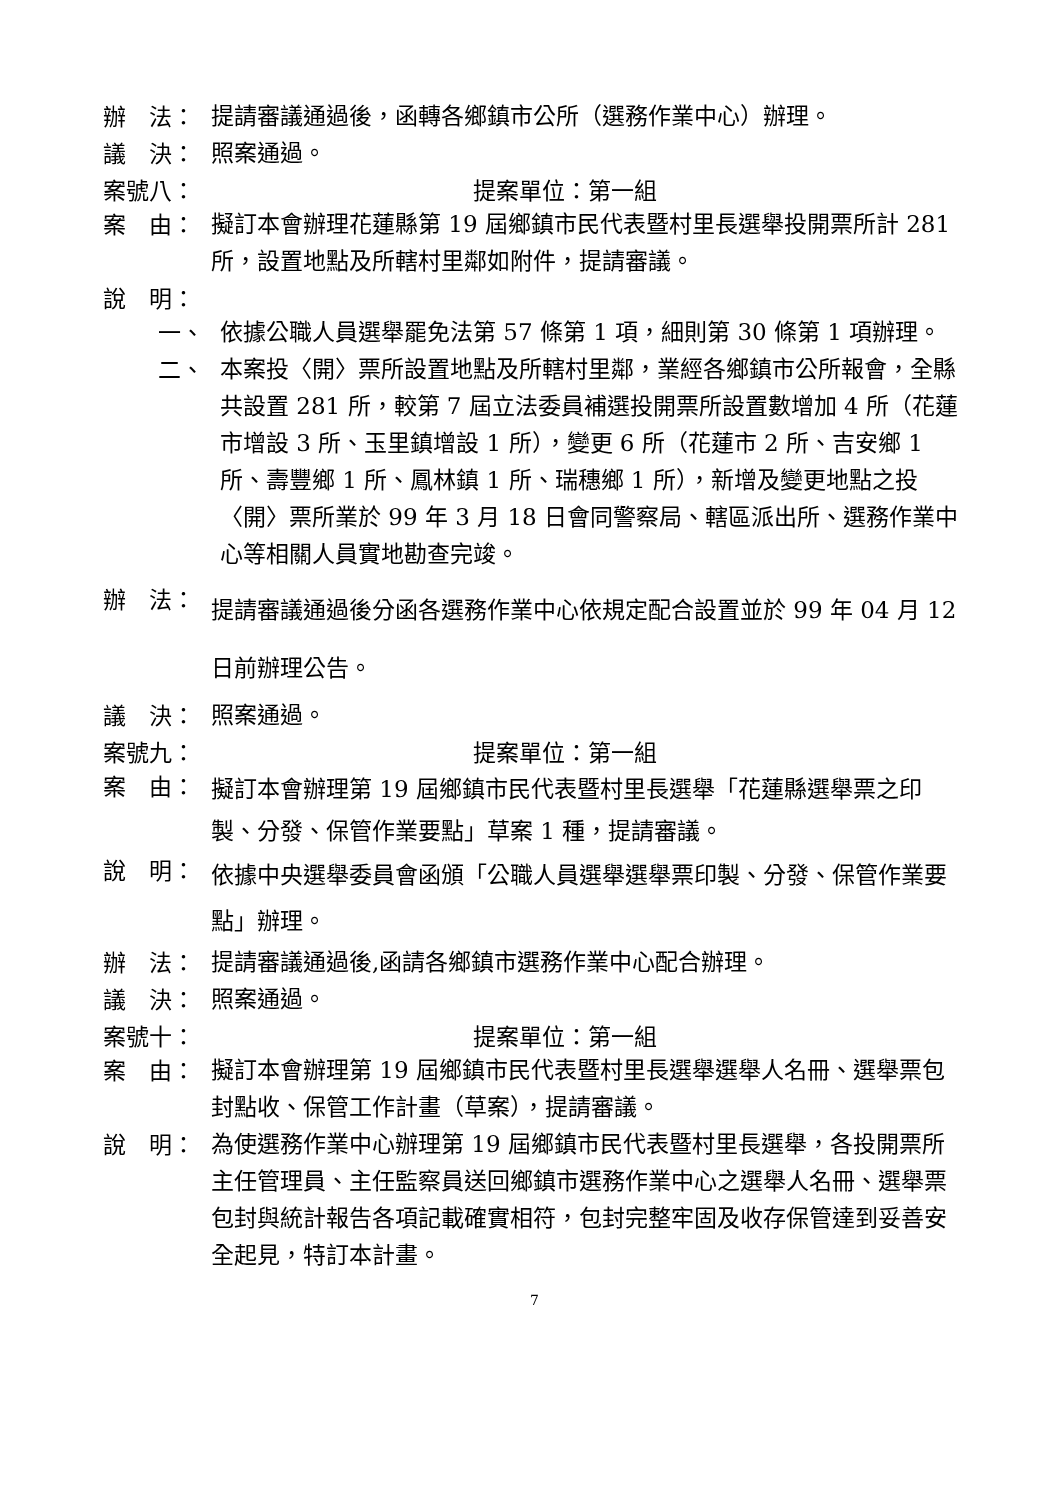辦　法：
提請審議通過後，函轉各鄉鎮市公所（選務作業中心）辦理。
議　決：
照案通過。
案號八： 提案單位：第一組
案　由：
擬訂本會辦理花蓮縣第 19 屆鄉鎮市民代表暨村里長選舉投開票所計 281 所，設置地點及所轄村里鄰如附件，提請審議。
說　明：
一、
依據公職人員選舉罷免法第 57 條第 1 項，細則第 30 條第 1 項辦理。
二、
本案投〈開〉票所設置地點及所轄村里鄰，業經各鄉鎮市公所報會，全縣共設置 281 所，較第 7 屆立法委員補選投開票所設置數增加 4 所（花蓮市增設 3 所、玉里鎮增設 1 所），變更 6 所（花蓮市 2 所、吉安鄉 1 所、壽豐鄉 1 所、鳳林鎮 1 所、瑞穗鄉 1 所），新增及變更地點之投〈開〉票所業於 99 年 3 月 18 日會同警察局、轄區派出所、選務作業中心等相關人員實地勘查完竣。
辦　法：
提請審議通過後分函各選務作業中心依規定配合設置並於 99 年 04 月 12 日前辦理公告。
議　決：
照案通過。
案號九： 提案單位：第一組
案　由：
擬訂本會辦理第 19 屆鄉鎮市民代表暨村里長選舉「花蓮縣選舉票之印製、分發、保管作業要點」草案 1 種，提請審議。
說　明：
依據中央選舉委員會函頒「公職人員選舉選舉票印製、分發、保管作業要點」辦理。
辦　法：
提請審議通過後,函請各鄉鎮市選務作業中心配合辦理。
議　決：
照案通過。
案號十： 提案單位：第一組
案　由：
擬訂本會辦理第 19 屆鄉鎮市民代表暨村里長選舉選舉人名冊、選舉票包封點收、保管工作計畫（草案），提請審議。
說　明：
為使選務作業中心辦理第 19 屆鄉鎮市民代表暨村里長選舉，各投開票所主任管理員、主任監察員送回鄉鎮市選務作業中心之選舉人名冊、選舉票包封與統計報告各項記載確實相符，包封完整牢固及收存保管達到妥善安全起見，特訂本計畫。
7